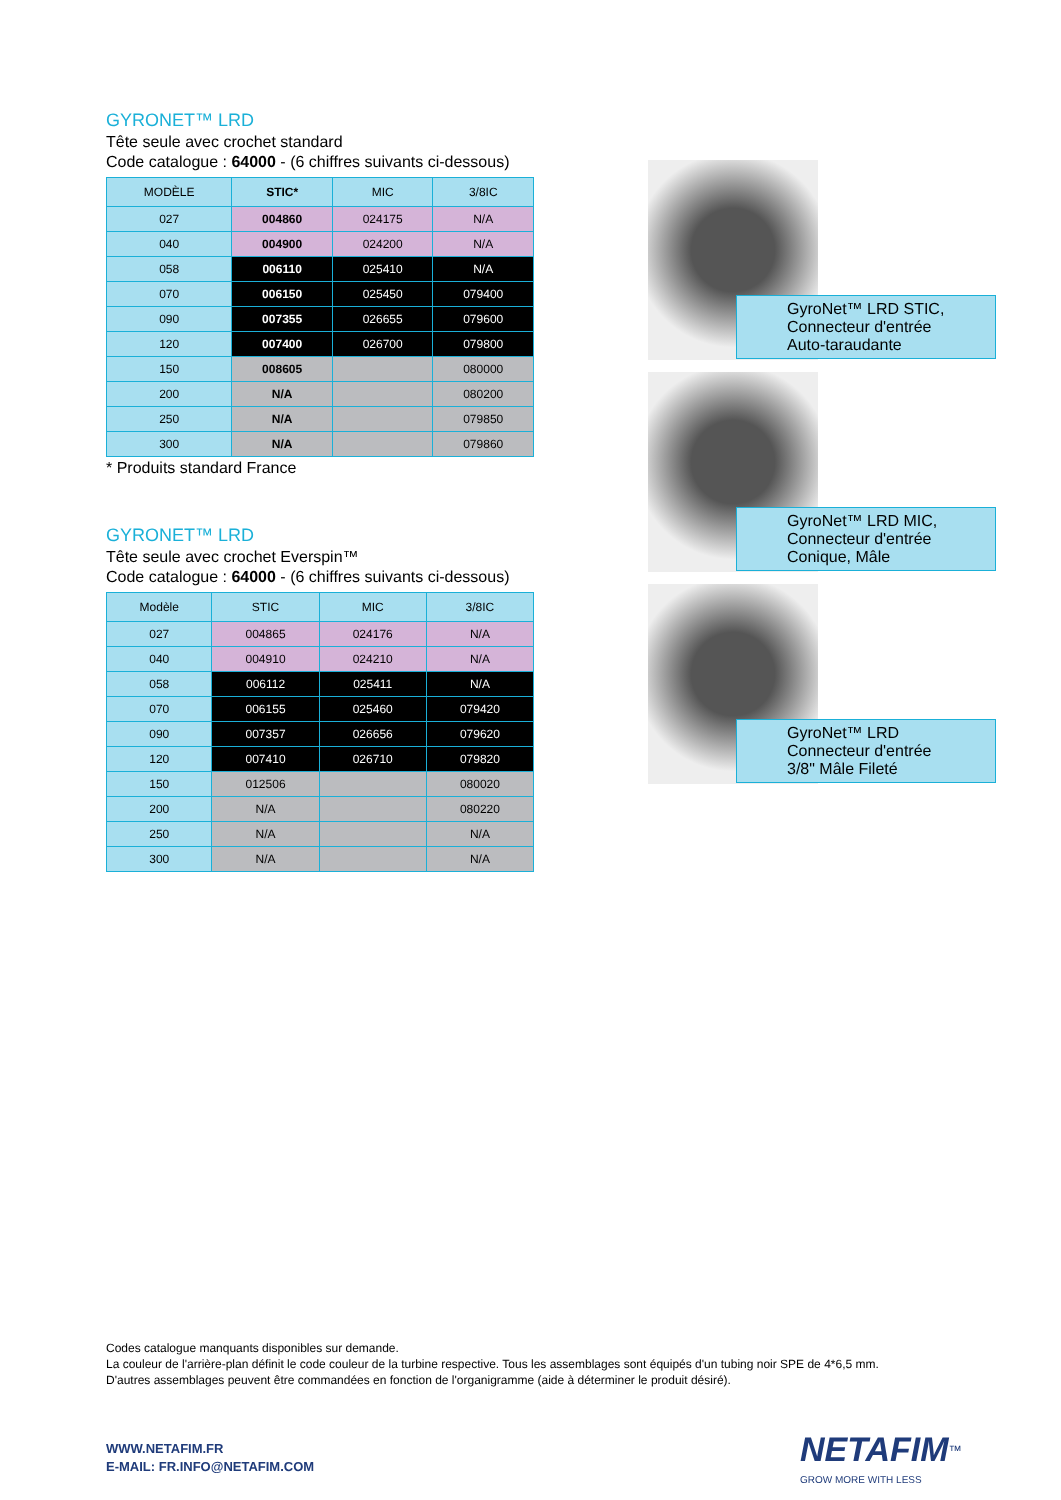GYRONET™ LRD
Tête seule avec crochet standard
Code catalogue : 64000 - (6 chiffres suivants ci-dessous)
| MODÈLE | STIC* | MIC | 3/8IC |
| --- | --- | --- | --- |
| 027 | 004860 | 024175 | N/A |
| 040 | 004900 | 024200 | N/A |
| 058 | 006110 | 025410 | N/A |
| 070 | 006150 | 025450 | 079400 |
| 090 | 007355 | 026655 | 079600 |
| 120 | 007400 | 026700 | 079800 |
| 150 | 008605 | | 080000 |
| 200 | N/A | | 080200 |
| 250 | N/A | | 079850 |
| 300 | N/A | | 079860 |
* Produits standard France
GYRONET™ LRD
Tête seule avec crochet Everspin™
Code catalogue : 64000 - (6 chiffres suivants ci-dessous)
| Modèle | STIC | MIC | 3/8IC |
| --- | --- | --- | --- |
| 027 | 004865 | 024176 | N/A |
| 040 | 004910 | 024210 | N/A |
| 058 | 006112 | 025411 | N/A |
| 070 | 006155 | 025460 | 079420 |
| 090 | 007357 | 026656 | 079620 |
| 120 | 007410 | 026710 | 079820 |
| 150 | 012506 | | 080020 |
| 200 | N/A | | 080220 |
| 250 | N/A | | N/A |
| 300 | N/A | | N/A |
GyroNet™ LRD STIC,
Connecteur d'entrée
Auto-taraudante
GyroNet™ LRD MIC,
Connecteur d'entrée
Conique, Mâle
GyroNet™ LRD
Connecteur d'entrée
3/8" Mâle Fileté
Codes catalogue manquants disponibles sur demande.
La couleur de l'arrière-plan définit le code couleur de la turbine respective. Tous les assemblages sont équipés d'un tubing noir SPE de 4*6,5 mm.
D'autres assemblages peuvent être commandées en fonction de l'organigramme (aide à déterminer le produit désiré).
WWW.NETAFIM.FR
E-MAIL: FR.INFO@NETAFIM.COM
NETAFIM<sup>™</sup>
GROW MORE WITH LESS